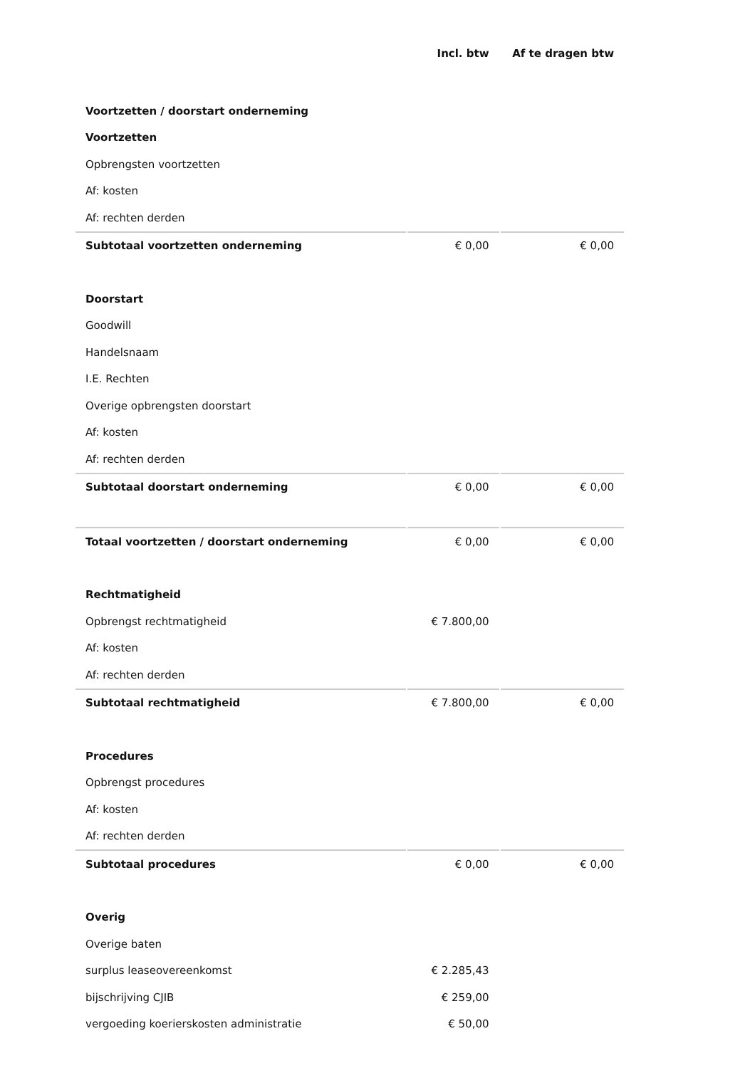| | Incl. btw | Af te dragen btw |
| --- | --- | --- |
| Voortzetten / doorstart onderneming | | |
| Voortzetten | | |
| Opbrengsten voortzetten | | |
| Af: kosten | | |
| Af: rechten derden | | |
| Subtotaal voortzetten onderneming | € 0,00 | € 0,00 |
| Doorstart | | |
| Goodwill | | |
| Handelsnaam | | |
| I.E. Rechten | | |
| Overige opbrengsten doorstart | | |
| Af: kosten | | |
| Af: rechten derden | | |
| Subtotaal doorstart onderneming | € 0,00 | € 0,00 |
| Totaal voortzetten / doorstart onderneming | € 0,00 | € 0,00 |
| Rechtmatigheid | | |
| Opbrengst rechtmatigheid | € 7.800,00 | |
| Af: kosten | | |
| Af: rechten derden | | |
| Subtotaal rechtmatigheid | € 7.800,00 | € 0,00 |
| Procedures | | |
| Opbrengst procedures | | |
| Af: kosten | | |
| Af: rechten derden | | |
| Subtotaal procedures | € 0,00 | € 0,00 |
| Overig | | |
| Overige baten | | |
| surplus leaseovereenkomst | € 2.285,43 | |
| bijschrijving CJIB | € 259,00 | |
| vergoeding koerierskosten administratie | € 50,00 | |